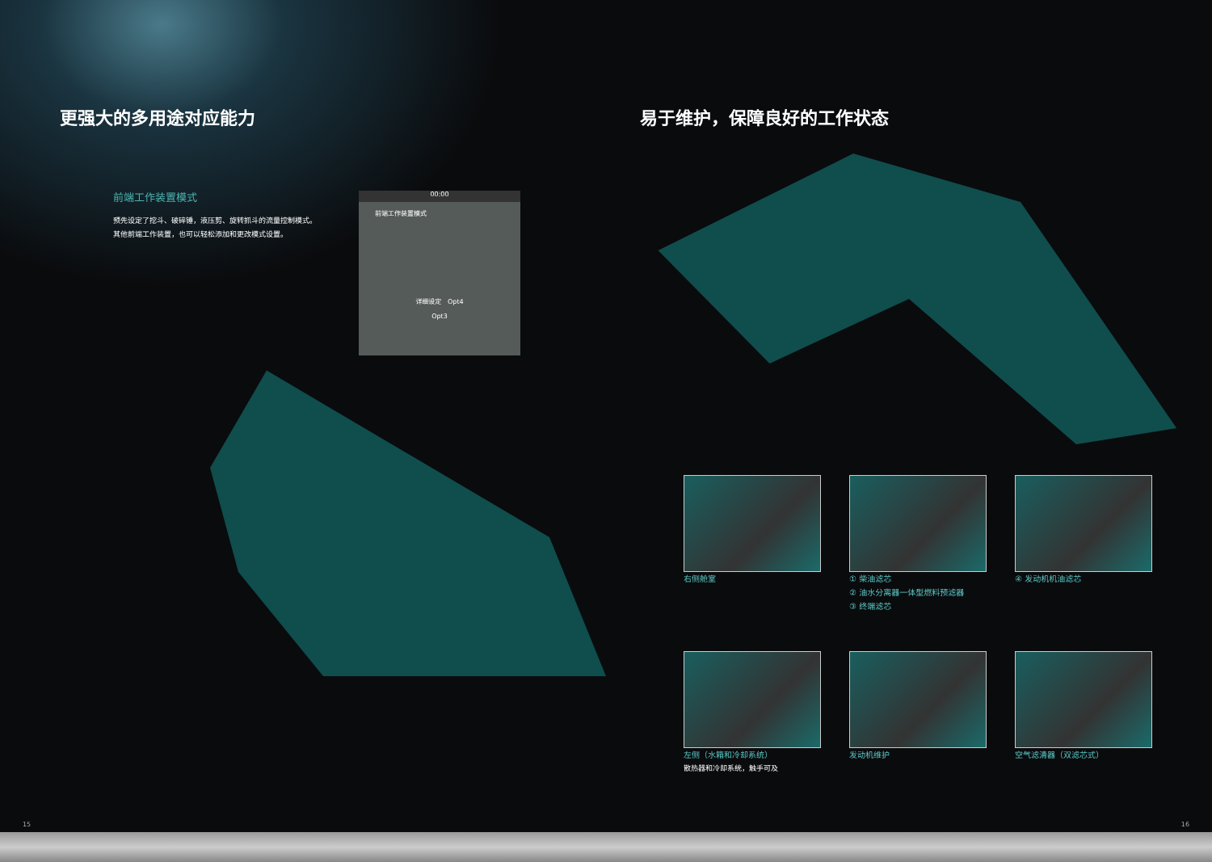更强大的多用途对应能力
前端工作装置模式
预先设定了挖斗、破碎锤，液压剪、旋转抓斗的流量控制模式。
其他前端工作装置，也可以轻松添加和更改模式设置。
00:00
前端工作装置模式
详细设定 Opt4
Opt3
15
易于维护，保障良好的工作状态
右侧舱室
① 柴油滤芯
② 油水分离器一体型燃料预滤器
③ 终端滤芯
④ 发动机机油滤芯
左侧（水箱和冷却系统）
散热器和冷却系统，触手可及
发动机维护
空气滤清器（双滤芯式）
16